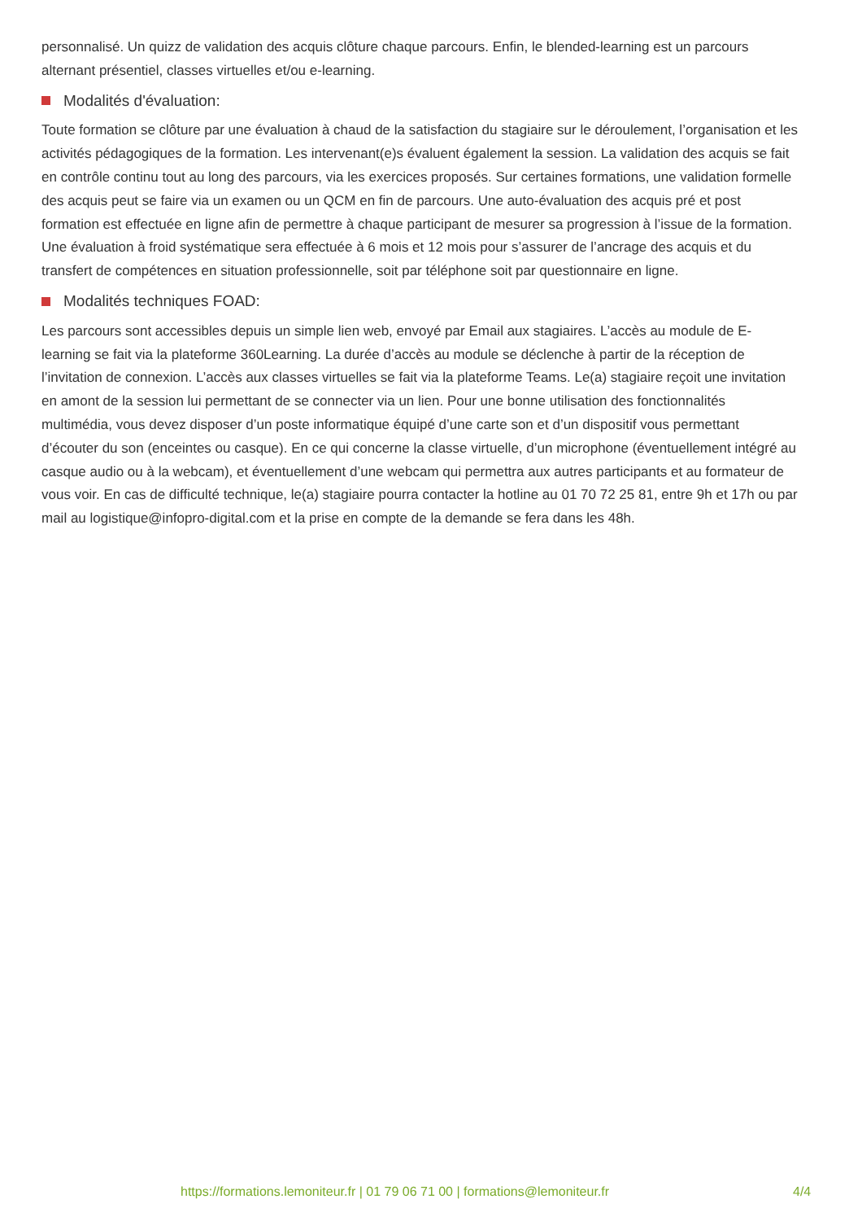personnalisé. Un quizz de validation des acquis clôture chaque parcours. Enfin, le blended-learning est un parcours alternant présentiel, classes virtuelles et/ou e-learning.
Modalités d'évaluation:
Toute formation se clôture par une évaluation à chaud de la satisfaction du stagiaire sur le déroulement, l’organisation et les activités pédagogiques de la formation. Les intervenant(e)s évaluent également la session. La validation des acquis se fait en contrôle continu tout au long des parcours, via les exercices proposés. Sur certaines formations, une validation formelle des acquis peut se faire via un examen ou un QCM en fin de parcours. Une auto-évaluation des acquis pré et post formation est effectuée en ligne afin de permettre à chaque participant de mesurer sa progression à l’issue de la formation. Une évaluation à froid systématique sera effectuée à 6 mois et 12 mois pour s’assurer de l’ancrage des acquis et du transfert de compétences en situation professionnelle, soit par téléphone soit par questionnaire en ligne.
Modalités techniques FOAD:
Les parcours sont accessibles depuis un simple lien web, envoyé par Email aux stagiaires. L’accès au module de E-learning se fait via la plateforme 360Learning. La durée d’accès au module se déclenche à partir de la réception de l’invitation de connexion. L’accès aux classes virtuelles se fait via la plateforme Teams. Le(a) stagiaire reçoit une invitation en amont de la session lui permettant de se connecter via un lien. Pour une bonne utilisation des fonctionnalités multimédia, vous devez disposer d’un poste informatique équipé d’une carte son et d’un dispositif vous permettant d’écouter du son (enceintes ou casque). En ce qui concerne la classe virtuelle, d’un microphone (éventuellement intégré au casque audio ou à la webcam), et éventuellement d’une webcam qui permettra aux autres participants et au formateur de vous voir. En cas de difficulté technique, le(a) stagiaire pourra contacter la hotline au 01 70 72 25 81, entre 9h et 17h ou par mail au logistique@infopro-digital.com et la prise en compte de la demande se fera dans les 48h.
https://formations.lemoniteur.fr | 01 79 06 71 00 | formations@lemoniteur.fr 4/4